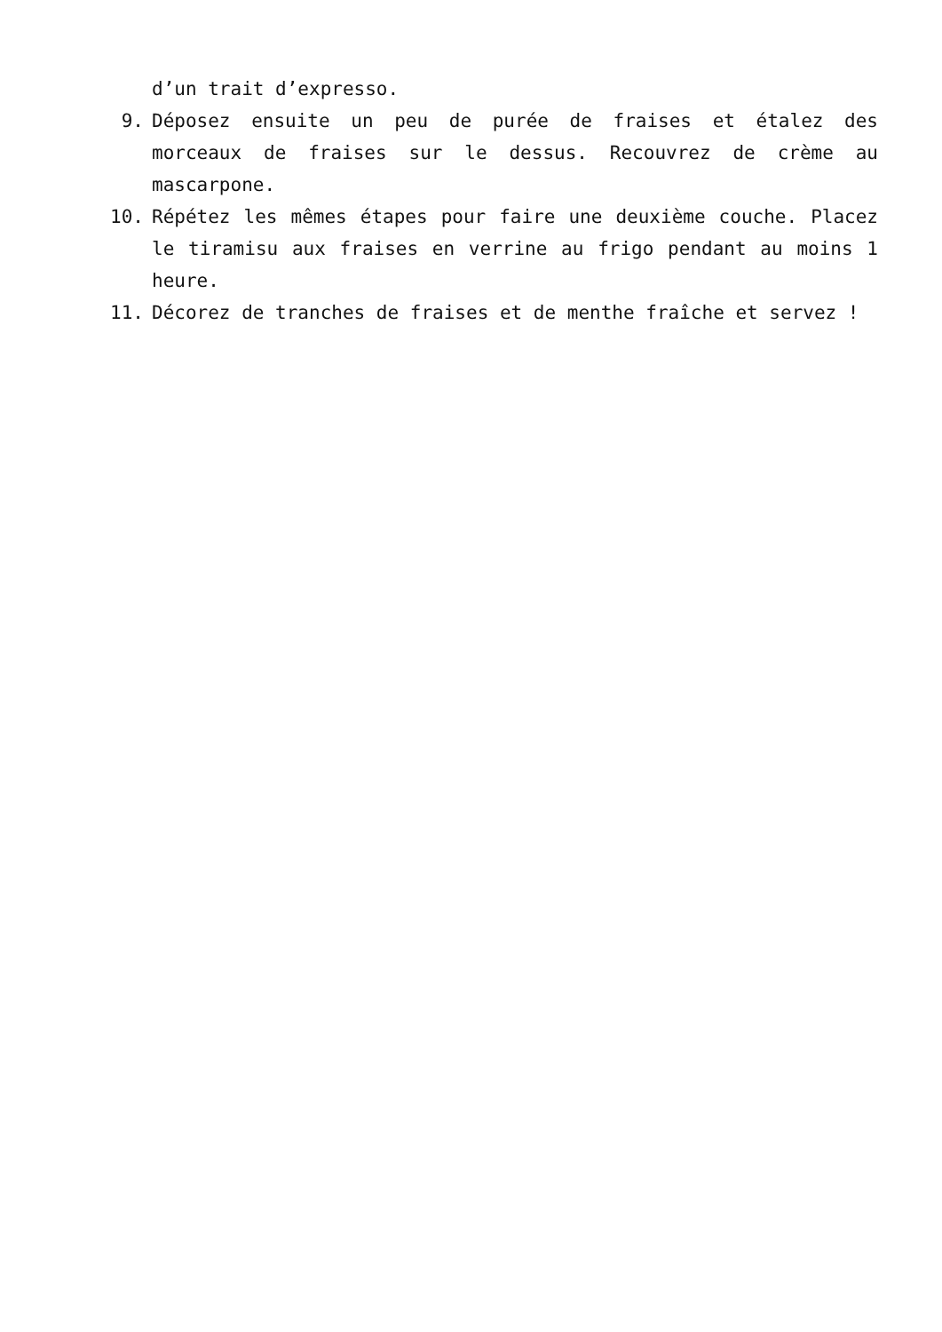d’un trait d’expresso.
9. Déposez ensuite un peu de purée de fraises et étalez des morceaux de fraises sur le dessus. Recouvrez de crème au mascarpone.
10. Répétez les mêmes étapes pour faire une deuxième couche. Placez le tiramisu aux fraises en verrine au frigo pendant au moins 1 heure.
11. Décorez de tranches de fraises et de menthe fraîche et servez !